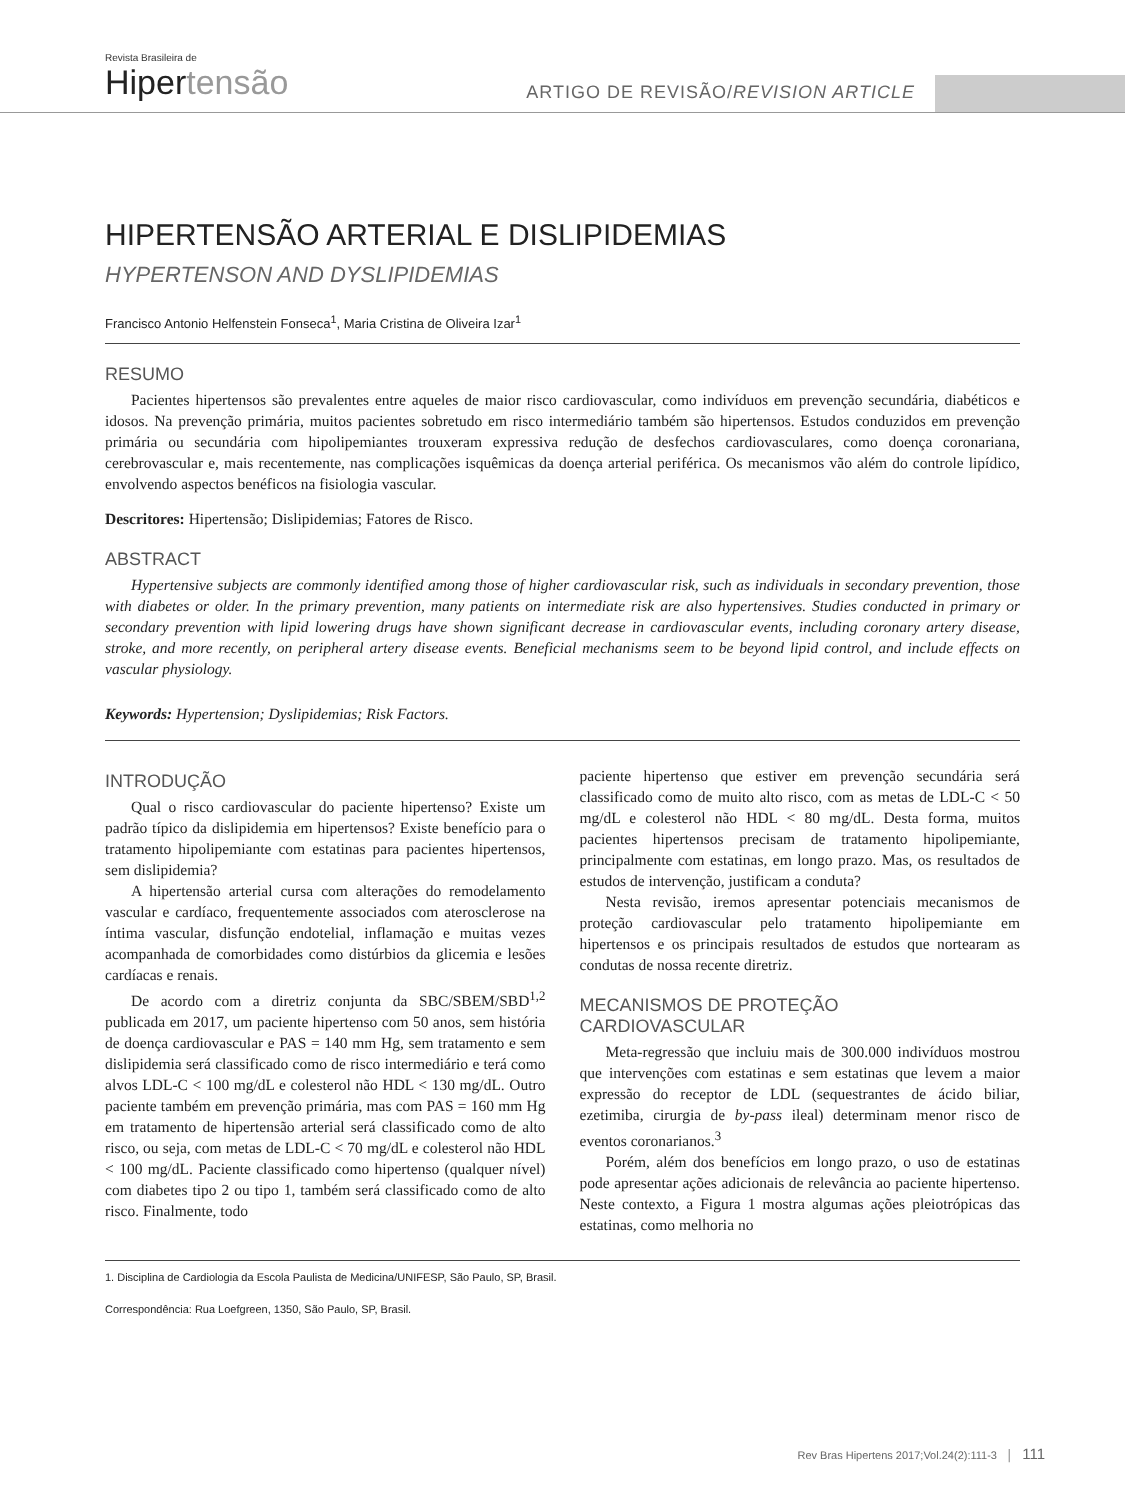Revista Brasileira de
Hiper tensão
ARTIGO DE REVISÃO/REVISION ARTICLE
HIPERTENSÃO ARTERIAL E DISLIPIDEMIAS
HYPERTENSON AND DYSLIPIDEMIAS
Francisco Antonio Helfenstein Fonseca<sup>1</sup>, Maria Cristina de Oliveira Izar<sup>1</sup>
RESUMO
Pacientes hipertensos são prevalentes entre aqueles de maior risco cardiovascular, como indivíduos em prevenção secundária, diabéticos e idosos. Na prevenção primária, muitos pacientes sobretudo em risco intermediário também são hipertensos. Estudos conduzidos em prevenção primária ou secundária com hipolipemiantes trouxeram expressiva redução de desfechos cardiovasculares, como doença coronariana, cerebrovascular e, mais recentemente, nas complicações isquêmicas da doença arterial periférica. Os mecanismos vão além do controle lipídico, envolvendo aspectos benéficos na fisiologia vascular.
Descritores: Hipertensão; Dislipidemias; Fatores de Risco.
ABSTRACT
Hypertensive subjects are commonly identified among those of higher cardiovascular risk, such as individuals in secondary prevention, those with diabetes or older. In the primary prevention, many patients on intermediate risk are also hypertensives. Studies conducted in primary or secondary prevention with lipid lowering drugs have shown significant decrease in cardiovascular events, including coronary artery disease, stroke, and more recently, on peripheral artery disease events. Beneficial mechanisms seem to be beyond lipid control, and include effects on vascular physiology.
Keywords: Hypertension; Dyslipidemias; Risk Factors.
INTRODUÇÃO
Qual o risco cardiovascular do paciente hipertenso? Existe um padrão típico da dislipidemia em hipertensos? Existe benefício para o tratamento hipolipemiante com estatinas para pacientes hipertensos, sem dislipidemia?
A hipertensão arterial cursa com alterações do remodelamento vascular e cardíaco, frequentemente associados com aterosclerose na íntima vascular, disfunção endotelial, inflamação e muitas vezes acompanhada de comorbidades como distúrbios da glicemia e lesões cardíacas e renais.
De acordo com a diretriz conjunta da SBC/SBEM/SBD<sup>1,2</sup> publicada em 2017, um paciente hipertenso com 50 anos, sem história de doença cardiovascular e PAS = 140 mm Hg, sem tratamento e sem dislipidemia será classificado como de risco intermediário e terá como alvos LDL-C < 100 mg/dL e colesterol não HDL < 130 mg/dL. Outro paciente também em prevenção primária, mas com PAS = 160 mm Hg em tratamento de hipertensão arterial será classificado como de alto risco, ou seja, com metas de LDL-C < 70 mg/dL e colesterol não HDL < 100 mg/dL. Paciente classificado como hipertenso (qualquer nível) com diabetes tipo 2 ou tipo 1, também será classificado como de alto risco. Finalmente, todo
paciente hipertenso que estiver em prevenção secundária será classificado como de muito alto risco, com as metas de LDL-C < 50 mg/dL e colesterol não HDL < 80 mg/dL. Desta forma, muitos pacientes hipertensos precisam de tratamento hipolipemiante, principalmente com estatinas, em longo prazo. Mas, os resultados de estudos de intervenção, justificam a conduta?
Nesta revisão, iremos apresentar potenciais mecanismos de proteção cardiovascular pelo tratamento hipolipemiante em hipertensos e os principais resultados de estudos que nortearam as condutas de nossa recente diretriz.
MECANISMOS DE PROTEÇÃO
CARDIOVASCULAR
Meta-regressão que incluiu mais de 300.000 indivíduos mostrou que intervenções com estatinas e sem estatinas que levem a maior expressão do receptor de LDL (sequestrantes de ácido biliar, ezetimiba, cirurgia de by-pass ileal) determinam menor risco de eventos coronarianos.<sup>3</sup>
Porém, além dos benefícios em longo prazo, o uso de estatinas pode apresentar ações adicionais de relevância ao paciente hipertenso. Neste contexto, a Figura 1 mostra algumas ações pleiotrópicas das estatinas, como melhoria no
1. Disciplina de Cardiologia da Escola Paulista de Medicina/UNIFESP, São Paulo, SP, Brasil.
Correspondência: Rua Loefgreen, 1350, São Paulo, SP, Brasil.
Rev Bras Hipertens 2017;Vol.24(2):111-3 │ 111